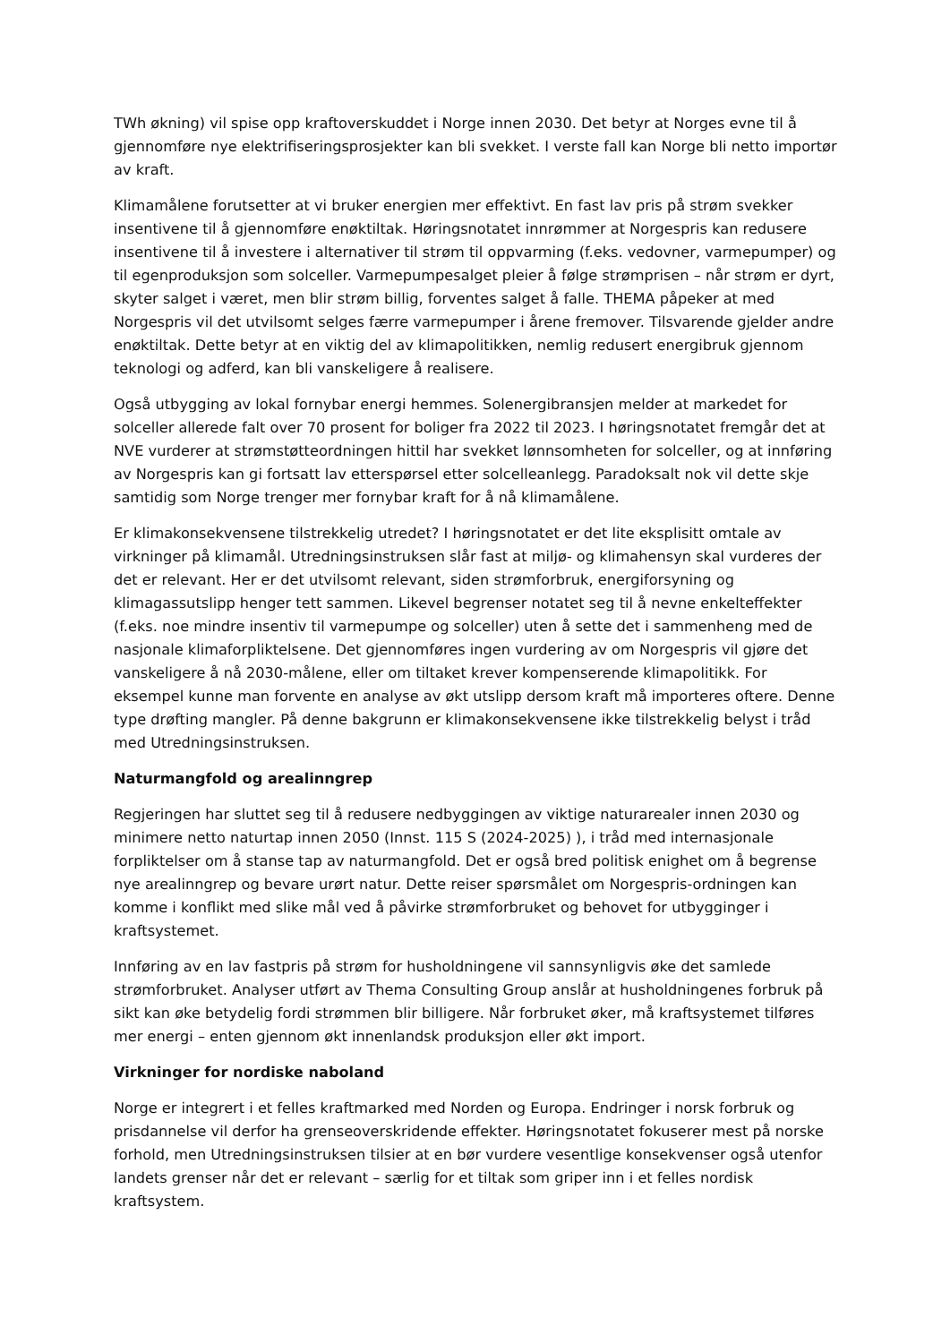TWh økning) vil spise opp kraftoverskuddet i Norge innen 2030. Det betyr at Norges evne til å gjennomføre nye elektrifiseringsprosjekter kan bli svekket. I verste fall kan Norge bli netto importør av kraft.
Klimamålene forutsetter at vi bruker energien mer effektivt. En fast lav pris på strøm svekker insentivene til å gjennomføre enøktiltak. Høringsnotatet innrømmer at Norgespris kan redusere insentivene til å investere i alternativer til strøm til oppvarming (f.eks. vedovner, varmepumper) og til egenproduksjon som solceller. Varmepumpesalget pleier å følge strømprisen – når strøm er dyrt, skyter salget i været, men blir strøm billig, forventes salget å falle. THEMA påpeker at med Norgespris vil det utvilsomt selges færre varmepumper i årene fremover. Tilsvarende gjelder andre enøktiltak. Dette betyr at en viktig del av klimapolitikken, nemlig redusert energibruk gjennom teknologi og adferd, kan bli vanskeligere å realisere.
Også utbygging av lokal fornybar energi hemmes. Solenergibransjen melder at markedet for solceller allerede falt over 70 prosent for boliger fra 2022 til 2023. I høringsnotatet fremgår det at NVE vurderer at strømstøtteordningen hittil har svekket lønnsomheten for solceller, og at innføring av Norgespris kan gi fortsatt lav etterspørsel etter solcelleanlegg. Paradoksalt nok vil dette skje samtidig som Norge trenger mer fornybar kraft for å nå klimamålene.
Er klimakonsekvensene tilstrekkelig utredet? I høringsnotatet er det lite eksplisitt omtale av virkninger på klimamål. Utredningsinstruksen slår fast at miljø- og klimahensyn skal vurderes der det er relevant. Her er det utvilsomt relevant, siden strømforbruk, energiforsyning og klimagassutslipp henger tett sammen. Likevel begrenser notatet seg til å nevne enkelteffekter (f.eks. noe mindre insentiv til varmepumpe og solceller) uten å sette det i sammenheng med de nasjonale klimaforpliktelsene. Det gjennomføres ingen vurdering av om Norgespris vil gjøre det vanskeligere å nå 2030-målene, eller om tiltaket krever kompenserende klimapolitikk. For eksempel kunne man forvente en analyse av økt utslipp dersom kraft må importeres oftere. Denne type drøfting mangler. På denne bakgrunn er klimakonsekvensene ikke tilstrekkelig belyst i tråd med Utredningsinstruksen.
Naturmangfold og arealinngrep
Regjeringen har sluttet seg til å redusere nedbyggingen av viktige naturarealer innen 2030 og minimere netto naturtap innen 2050 (Innst. 115 S (2024-2025) ), i tråd med internasjonale forpliktelser om å stanse tap av naturmangfold. Det er også bred politisk enighet om å begrense nye arealinngrep og bevare urørt natur. Dette reiser spørsmålet om Norgespris-ordningen kan komme i konflikt med slike mål ved å påvirke strømforbruket og behovet for utbygginger i kraftsystemet.
Innføring av en lav fastpris på strøm for husholdningene vil sannsynligvis øke det samlede strømforbruket. Analyser utført av Thema Consulting Group anslår at husholdningenes forbruk på sikt kan øke betydelig fordi strømmen blir billigere. Når forbruket øker, må kraftsystemet tilføres mer energi – enten gjennom økt innenlandsk produksjon eller økt import.
Virkninger for nordiske naboland
Norge er integrert i et felles kraftmarked med Norden og Europa. Endringer i norsk forbruk og prisdannelse vil derfor ha grenseoverskridende effekter. Høringsnotatet fokuserer mest på norske forhold, men Utredningsinstruksen tilsier at en bør vurdere vesentlige konsekvenser også utenfor landets grenser når det er relevant – særlig for et tiltak som griper inn i et felles nordisk kraftsystem.